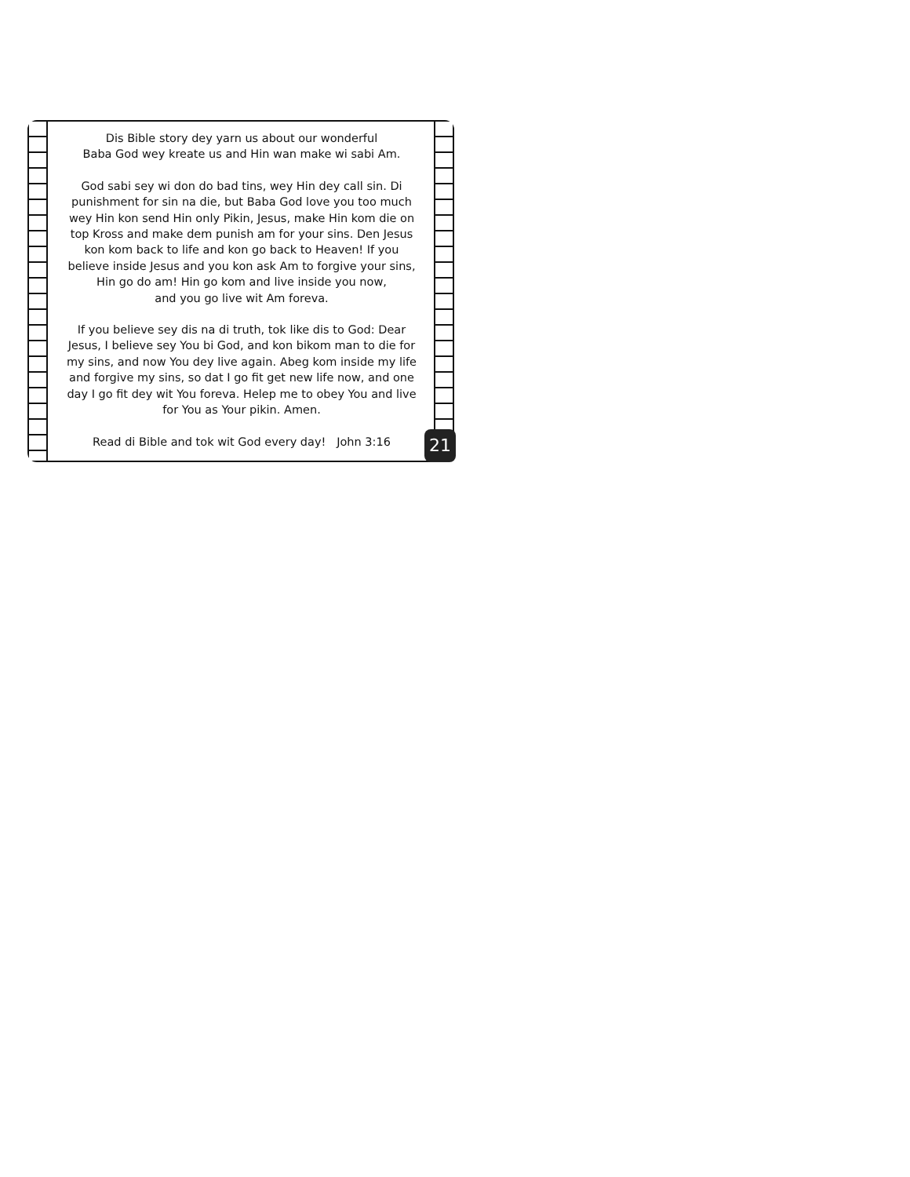Dis Bible story dey yarn us about our wonderful
Baba God wey kreate us and Hin wan make wi sabi Am.
God sabi sey wi don do bad tins, wey Hin dey call sin. Di punishment for sin na die, but Baba God love you too much wey Hin kon send Hin only Pikin, Jesus, make Hin kom die on top Kross and make dem punish am for your sins. Den Jesus kon kom back to life and kon go back to Heaven! If you believe inside Jesus and you kon ask Am to forgive your sins, Hin go do am! Hin go kom and live inside you now,
and you go live wit Am foreva.
If you believe sey dis na di truth, tok like dis to God: Dear Jesus, I believe sey You bi God, and kon bikom man to die for my sins, and now You dey live again. Abeg kom inside my life and forgive my sins, so dat I go fit get new life now, and one day I go fit dey wit You foreva. Helep me to obey You and live for You as Your pikin. Amen.
Read di Bible and tok wit God every day! John 3:16
21